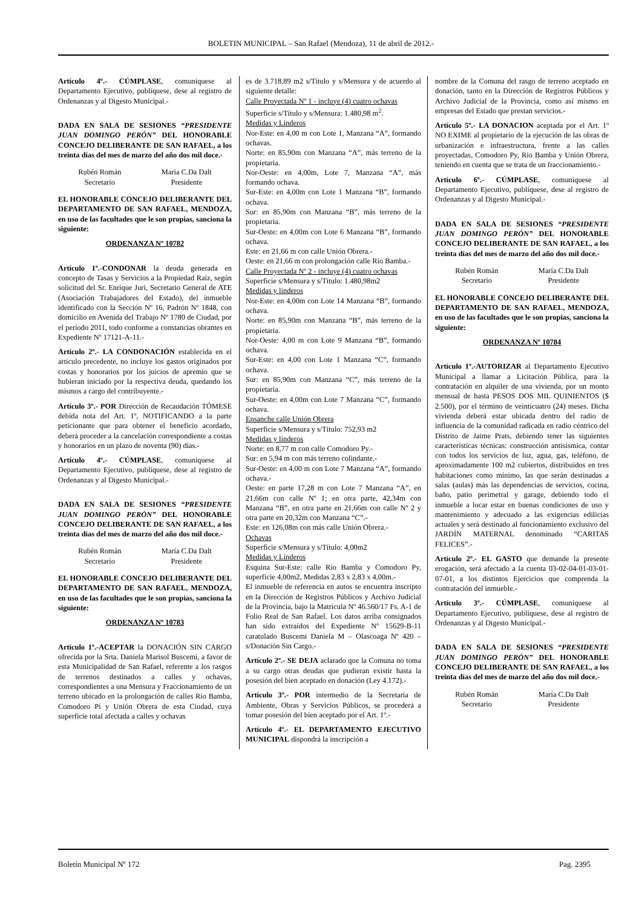BOLETIN MUNICIPAL – San Rafael (Mendoza), 11 de abril de 2012.-
Artículo 4º.- CÚMPLASE, comuníquese al Departamento Ejecutivo, publíquese, dese al registro de Ordenanzas y al Digesto Municipal.-
DADA EN SALA DE SESIONES “PRESIDENTE JUAN DOMINGO PERÓN” DEL HONORABLE CONCEJO DELIBERANTE DE SAN RAFAEL, a los treinta días del mes de marzo del año dos mil doce.-
Rubén Román
Secretario
María C.Da Dalt
Presidente
EL HONORABLE CONCEJO DELIBERANTE DEL DEPARTAMENTO DE SAN RAFAEL, MENDOZA, en uso de las facultades que le son propias, sanciona la siguiente:
ORDENANZA Nº 10782
Artículo 1º.-CONDONAR la deuda generada en concepto de Tasas y Servicios a la Propiedad Raíz, según solicitud del Sr. Enrique Juri, Secretario General de ATE (Asociación Trabajadores del Estado), del inmueble identificado con la Sección Nº 16, Padrón Nº 1848, con domicilio en Avenida del Trabajo Nº 1780 de Ciudad, por el período 2011, todo conforme a constancias obrantes en Expediente Nº 17121-A-11.-
Artículo 2º.- LA CONDONACIÓN establecida en el artículo precedente, no incluye los gastos originados por costas y honorarios por los juicios de apremio que se hubieran iniciado por la respectiva deuda, quedando los mismos a cargo del contribuyente.-
Artículo 3º.- POR Dirección de Recaudación TÓMESE debida nota del Art. 1º, NOTIFICANDO a la parte peticionante que para obtener el beneficio acordado, deberá proceder a la cancelación correspondiente a costas y honorarios en un plazo de noventa (90) días.-
Artículo 4º.- CÚMPLASE, comuníquese al Departamento Ejecutivo, publíquese, dese al registro de Ordenanzas y al Digesto Municipal.-
DADA EN SALA DE SESIONES “PRESIDENTE JUAN DOMINGO PERÓN” DEL HONORABLE CONCEJO DELIBERANTE DE SAN RAFAEL, a los treinta días del mes de marzo del año dos mil doce.-
Rubén Román
Secretario
María C.Da Dalt
Presidente
EL HONORABLE CONCEJO DELIBERANTE DEL DEPARTAMENTO DE SAN RAFAEL, MENDOZA, en uso de las facultades que le son propias, sanciona la siguiente:
ORDENANZA Nº 10783
Artículo 1º.-ACEPTAR la DONACIÓN SIN CARGO ofrecida por la Srta. Daniela Marisol Buscemi, a favor de esta Municipalidad de San Rafael, referente a los rasgos de terrenos destinados a calles y ochavas, correspondientes a una Mensura y Fraccionamiento de un terreno ubicado en la prolongación de calles Río Bamba, Comodoro Pí y Unión Obrera de esta Ciudad, cuya superficie total afectada a calles y ochavas
es de 3.718,89 m2 s/Título y s/Mensura y de acuerdo al siguiente detalle:
Calle Proyectada Nº 1 - incluye (4) cuatro ochavas
Superficie s/Título y s/Mensura: 1.480,98 m<sup>2</sup>.
Medidas y Linderos
Nor-Este: en 4,00 m con Lote 1, Manzana “A”, formando ochavas.
Norte: en 85,90m con Manzana “A”, más terreno de la propietaria.
Nor-Oeste: en 4,00m, Lote 7, Manzana “A”, más formando ochava.
Sur-Este: en 4,00m con Lote 1 Manzana “B”, formando ochava.
Sur: en 85,90m con Manzana “B”, más terreno de la propietaria.
Sur-Oeste: en 4,00m con Lote 6 Manzana “B”, formando ochava.
Este: en 21,66 m con calle Unión Obrera.-
Oeste: en 21,66 m con prolongación calle Río Bamba.-
Calle Proyectada Nº 2 - incluye (4) cuatro ochavas
Superficie s/Mensura y s/Título: 1.480,98m2
Medidas y linderos
Nor-Este: en 4,00m con Lote 14 Manzana “B”, formando ochava.
Norte: en 85,90m con Manzana “B”, más terreno de la propietaria.
Nor-Oeste: 4,00 m con Lote 9 Manzana “B”, formando ochava.
Sur-Este: en 4,00 con Lote 1 Manzana “C”, formando ochava.
Sur: en 85,90m con Manzana “C”, más terreno de la propietaria.
Sur-Oeste: en 4,00m con Lote 7 Manzana “C”, formando ochava.
Ensanche calle Unión Obrera
Superficie s/Mensura y s/Título: 752,93 m2
Medidas y linderos
Norte: en 8,77 m con calle Comodoro Py.-
Sur: en 5,94 m con más terreno colindante.-
Sur-Oeste: en 4,00 m con Lote 7 Manzana “A”, formando ochava.-
Oeste: en parte 17,28 m con Lote 7 Manzana “A”, en 21,66m con calle Nº 1; en otra parte, 42,34m con Manzana “B”, en otra parte en 21,66m con calle Nº 2 y otra parte en 20,32m con Manzana “C”.-
Este: en 126,08m con más calle Unión Obrera.-
Ochavas
Superficie s/Mensura y s/Título: 4,00m2
Medidas y Linderos
Esquina Sur-Este: calle Río Bamba y Comodoro Py, superficie 4,00m2, Medidas 2,83 x 2,83 x 4,00m.-
El inmueble de referencia en autos se encuentra inscripto en la Dirección de Registros Públicos y Archivo Judicial de la Provincia, bajo la Matrícula Nº 46.560/17 Fs. A-1 de Folio Real de San Rafael. Los datos arriba consignados han sido extraídos del Expediente Nº 15629-B-11 caratulado Buscemi Daniela M – Olascoaga Nº 420 – s/Donación Sin Cargo.-
Artículo 2º.- SE DEJA aclarado que la Comuna no toma a su cargo otras deudas que pudieran existir hasta la posesión del bien aceptado en donación (Ley 4.172).-
Artículo 3º.- POR intermedio de la Secretaría de Ambiente, Obras y Servicios Públicos, se procederá a tomar posesión del bien aceptado por el Art. 1º.-
Artículo 4º.- EL DEPARTAMENTO EJECUTIVO MUNICIPAL dispondrá la inscripción a
nombre de la Comuna del rasgo de terreno aceptado en donación, tanto en la Dirección de Registros Públicos y Archivo Judicial de la Provincia, como así mismo en empresas del Estado que prestan servicios.-
Artículo 5º.- LA DONACION aceptada por el Art. 1º NO EXIME al propietario de la ejecución de las obras de urbanización e infraestructura, frente a las calles proyectadas, Comodoro Py, Rio Bamba y Unión Obrera, teniendo en cuenta que se trata de un fraccionamiento.-
Artículo 6º.- CÚMPLASE, comuníquese al Departamento Ejecutivo, publíquese, dese al registro de Ordenanzas y al Digesto Municipal.-
DADA EN SALA DE SESIONES “PRESIDENTE JUAN DOMINGO PERÓN” DEL HONORABLE CONCEJO DELIBERANTE DE SAN RAFAEL, a los treinta días del mes de marzo del año dos mil doce.-
Rubén Román
Secretario
María C.Da Dalt
Presidente
EL HONORABLE CONCEJO DELIBERANTE DEL DEPARTAMENTO DE SAN RAFAEL, MENDOZA, en uso de las facultades que le son propias, sanciona la siguiente:
ORDENANZA Nº 10784
Artículo 1º.-AUTORIZAR al Departamento Ejecutivo Municipal a llamar a Licitación Pública, para la contratación en alquiler de una vivienda, por un monto mensual de hasta PESOS DOS MIL QUINIENTOS ($ 2.500), por el término de veinticuatro (24) meses. Dicha vivienda deberá estar ubicada dentro del radio de influencia de la comunidad radicada en radio céntrico del Distrito de Jaime Prats, debiendo tener las siguientes características técnicas: construcción antisísmica, contar con todos los servicios de luz, agua, gas, teléfono, de aproximadamente 100 m2 cubiertos, distribuidos en tres habitaciones como mínimo, las que serán destinadas a salas (aulas) más las dependencias de servicios, cocina, baño, patio perimetral y garage, debiendo todo el inmueble a locar estar en buenas condiciones de uso y mantenimiento y adecuado a las exigencias edilicias actuales y será destinado al funcionamiento exclusivo del JARDÍN MATERNAL denominado “CARITAS FELICES”.-
Artículo 2º.- EL GASTO que demande la presente erogación, será afectado a la cuenta 03-02-04-01-03-01-07-01, a los distintos Ejercicios que comprenda la contratación del inmueble.-
Artículo 3º.- CÚMPLASE, comuníquese al Departamento Ejecutivo, publíquese, dese al registro de Ordenanzas y al Digesto Municipal.-
DADA EN SALA DE SESIONES “PRESIDENTE JUAN DOMINGO PERÓN” DEL HONORABLE CONCEJO DELIBERANTE DE SAN RAFAEL, a los treinta días del mes de marzo del año dos mil doce.-
Rubén Román
Secretario
María C.Da Dalt
Presidente
Boletín Municipal Nº 172 Pag. 2395